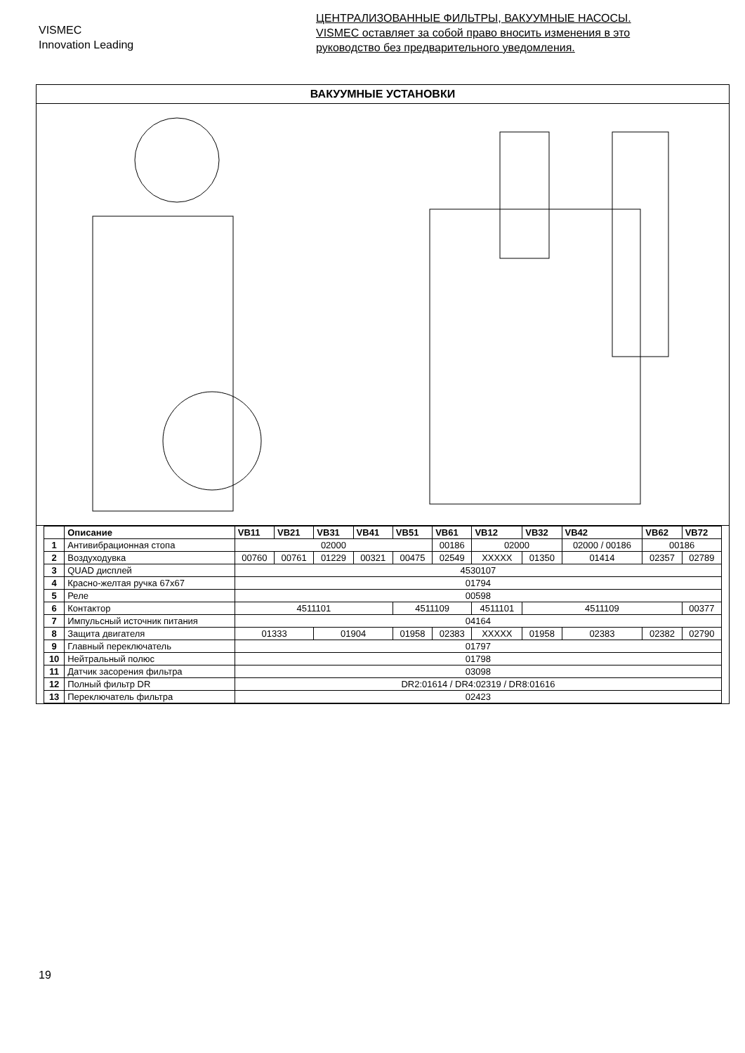VISMEC
Innovation Leading
ЦЕНТРАЛИЗОВАННЫЕ ФИЛЬТРЫ, ВАКУУМНЫЕ НАСОСЫ.
VISMEC оставляет за собой право вносить изменения в это
руководство без предварительного уведомления.
ВАКУУМНЫЕ УСТАНОВКИ
| | Описание | VB11 | VB21 | VB31 | VB41 | VB51 | VB61 | VB12 | VB32 | VB42 | VB62 | VB72 |
| --- | --- | --- | --- | --- | --- | --- | --- | --- | --- | --- | --- | --- |
| 1 | Антивибрационная стопа | 02000 | | | | | 00186 | 02000 | | 02000 / 00186 | 00186 | |
| 2 | Воздуходувка | 00760 | 00761 | 01229 | 00321 | 00475 | 02549 | XXXXX | 01350 | 01414 | 02357 | 02789 |
| 3 | QUAD дисплей | 4530107 | | | | | | | | | | |
| 4 | Красно-желтая ручка 67x67 | 01794 | | | | | | | | | | |
| 5 | Реле | 00598 | | | | | | | | | | |
| 6 | Контактор | 4511101 | | | | 4511109 | | 4511101 | 4511109 | | | 00377 |
| 7 | Импульсный источник питания | 04164 | | | | | | | | | | |
| 8 | Защита двигателя | 01333 | | 01904 | | 01958 | 02383 | XXXXX | 01958 | 02383 | 02382 | 02790 |
| 9 | Главный переключатель | 01797 | | | | | | | | | | |
| 10 | Нейтральный полюс | 01798 | | | | | | | | | | |
| 11 | Датчик засорения фильтра | 03098 | | | | | | | | | | |
| 12 | Полный фильтр DR | DR2:01614 / DR4:02319 / DR8:01616 | | | | | | | | | | |
| 13 | Переключатель фильтра | 02423 | | | | | | | | | | |
19